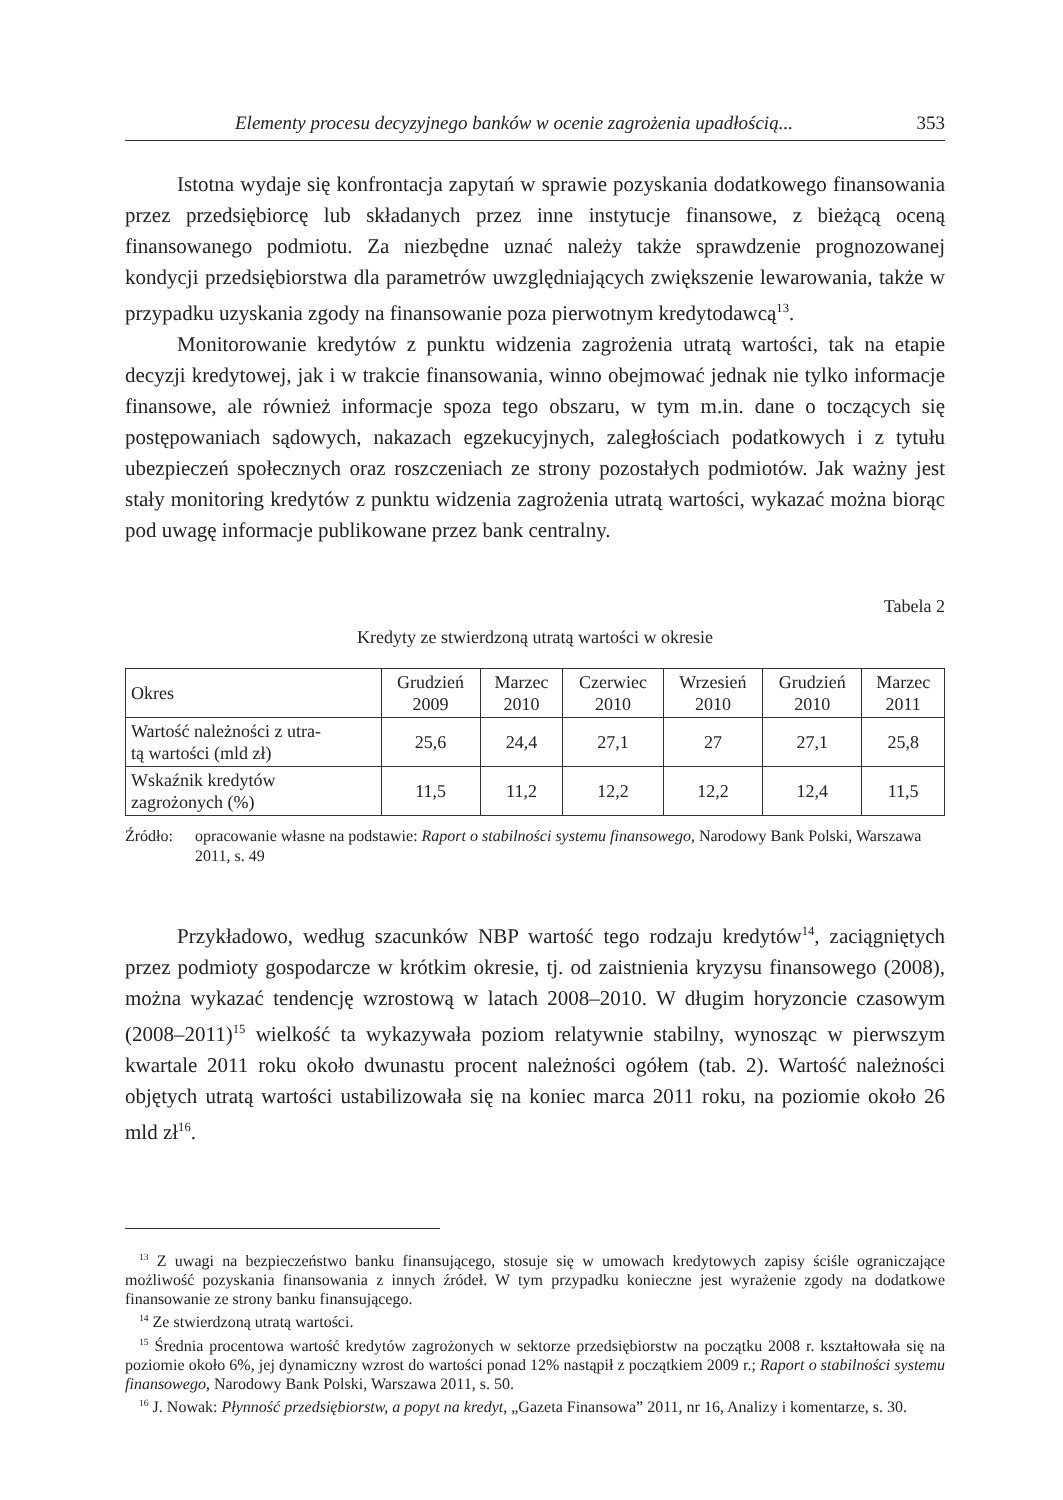Elementy procesu decyzyjnego banków w ocenie zagrożenia upadłością... 353
Istotna wydaje się konfrontacja zapytań w sprawie pozyskania dodatkowego finansowania przez przedsiębiorcę lub składanych przez inne instytucje finansowe, z bieżącą oceną finansowanego podmiotu. Za niezbędne uznać należy także sprawdzenie prognozowanej kondycji przedsiębiorstwa dla parametrów uwzględniających zwiększenie lewarowania, także w przypadku uzyskania zgody na finansowanie poza pierwotnym kredytodawcą<sup>13</sup>.
Monitorowanie kredytów z punktu widzenia zagrożenia utratą wartości, tak na etapie decyzji kredytowej, jak i w trakcie finansowania, winno obejmować jednak nie tylko informacje finansowe, ale również informacje spoza tego obszaru, w tym m.in. dane o toczących się postępowaniach sądowych, nakazach egzekucyjnych, zaległościach podatkowych i z tytułu ubezpieczeń społecznych oraz roszczeniach ze strony pozostałych podmiotów. Jak ważny jest stały monitoring kredytów z punktu widzenia zagrożenia utratą wartości, wykazać można biorąc pod uwagę informacje publikowane przez bank centralny.
Tabela 2
Kredyty ze stwierdzoną utratą wartości w okresie
| Okres | Grudzień 2009 | Marzec 2010 | Czerwiec 2010 | Wrzesień 2010 | Grudzień 2010 | Marzec 2011 |
| --- | --- | --- | --- | --- | --- | --- |
| Wartość należności z utra- tą wartości (mld zł) | 25,6 | 24,4 | 27,1 | 27 | 27,1 | 25,8 |
| Wskaźnik kredytów zagrożonych (%) | 11,5 | 11,2 | 12,2 | 12,2 | 12,4 | 11,5 |
Źródło: opracowanie własne na podstawie: Raport o stabilności systemu finansowego, Narodowy Bank Polski, Warszawa 2011, s. 49
Przykładowo, według szacunków NBP wartość tego rodzaju kredytów<sup>14</sup>, zaciągniętych przez podmioty gospodarcze w krótkim okresie, tj. od zaistnienia kryzysu finansowego (2008), można wykazać tendencję wzrostową w latach 2008–2010. W długim horyzoncie czasowym (2008–2011)<sup>15</sup> wielkość ta wykazywała poziom relatywnie stabilny, wynosząc w pierwszym kwartale 2011 roku około dwunastu procent należności ogółem (tab. 2). Wartość należności objętych utratą wartości ustabilizowała się na koniec marca 2011 roku, na poziomie około 26 mld zł<sup>16</sup>.
<sup>13</sup> Z uwagi na bezpieczeństwo banku finansującego, stosuje się w umowach kredytowych zapisy ściśle ograniczające możliwość pozyskania finansowania z innych źródeł. W tym przypadku konieczne jest wyrażenie zgody na dodatkowe finansowanie ze strony banku finansującego.
<sup>14</sup> Ze stwierdzoną utratą wartości.
<sup>15</sup> Średnia procentowa wartość kredytów zagrożonych w sektorze przedsiębiorstw na początku 2008 r. kształtowała się na poziomie około 6%, jej dynamiczny wzrost do wartości ponad 12% nastąpił z początkiem 2009 r.; Raport o stabilności systemu finansowego, Narodowy Bank Polski, Warszawa 2011, s. 50.
<sup>16</sup> J. Nowak: Płynność przedsiębiorstw, a popyt na kredyt, „Gazeta Finansowa” 2011, nr 16, Analizy i komentarze, s. 30.